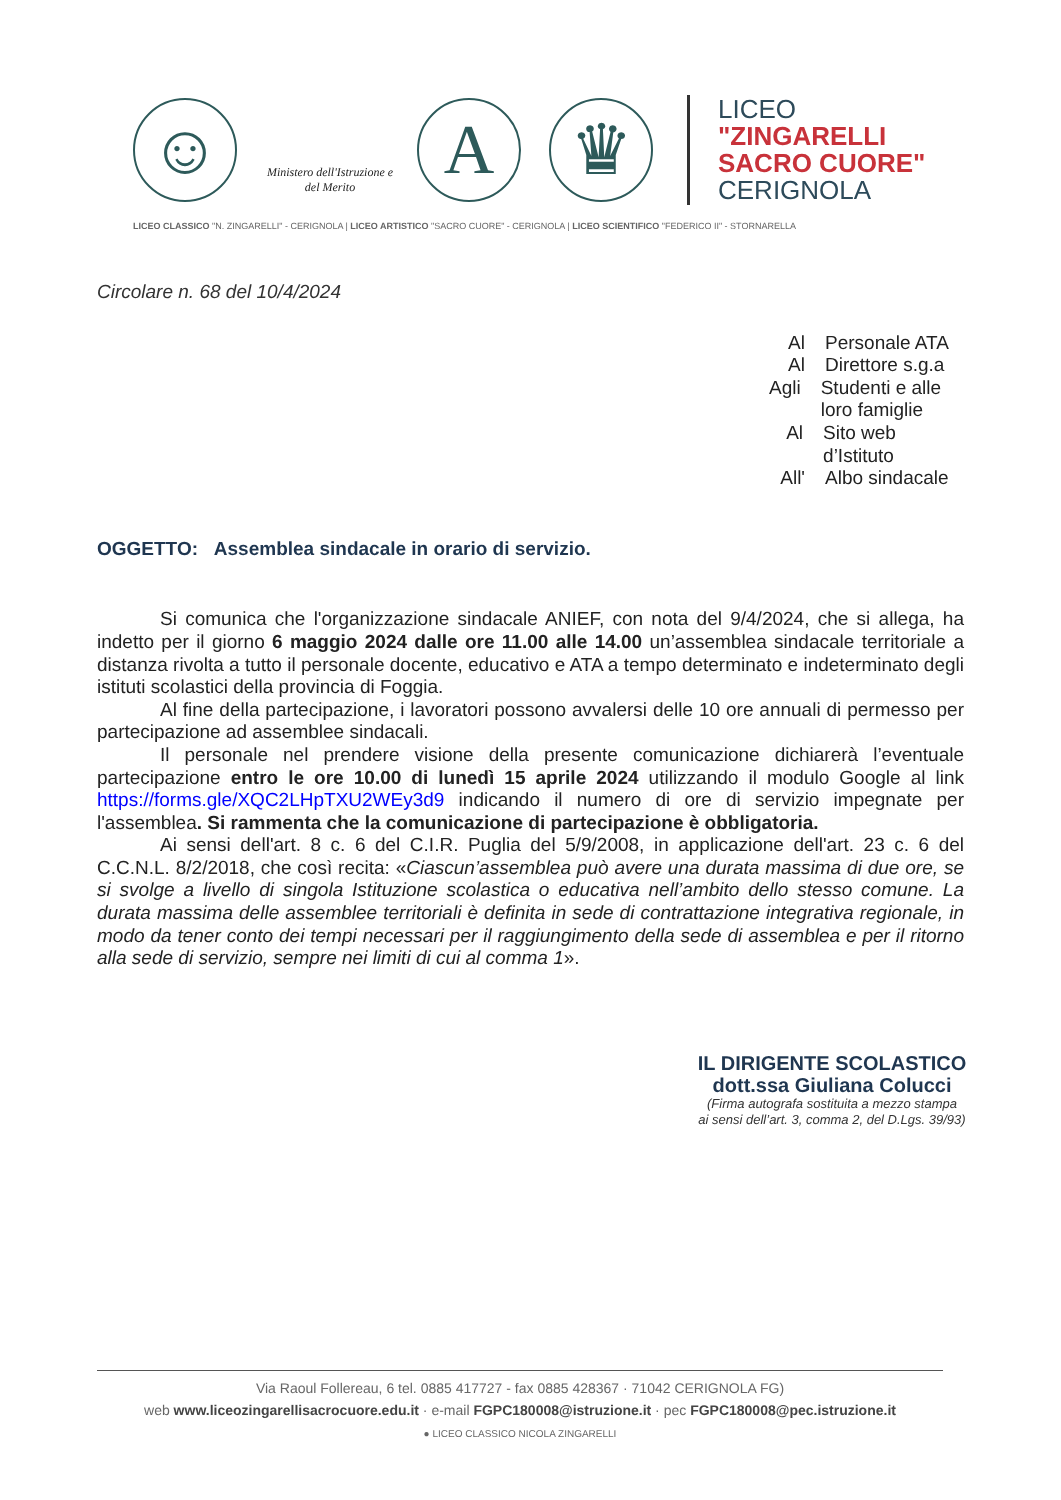☺
Ministero dell'Istruzione e del Merito
A ♛
LICEO
"ZINGARELLI
SACRO CUORE"
CERIGNOLA
LICEO CLASSICO "N. ZINGARELLI" - CERIGNOLA | LICEO ARTISTICO "SACRO CUORE" - CERIGNOLA | LICEO SCIENTIFICO "FEDERICO II" - STORNARELLA
Circolare n. 68 del 10/4/2024
Al Personale ATA
Al Direttore s.g.a
Agli Studenti e alle loro famiglie
Al Sito web d’Istituto
All' Albo sindacale
OGGETTO: Assemblea sindacale in orario di servizio.
Si comunica che l'organizzazione sindacale ANIEF, con nota del 9/4/2024, che si allega, ha indetto per il giorno 6 maggio 2024 dalle ore 11.00 alle 14.00 un’assemblea sindacale territoriale a distanza rivolta a tutto il personale docente, educativo e ATA a tempo determinato e indeterminato degli istituti scolastici della provincia di Foggia.
Al fine della partecipazione, i lavoratori possono avvalersi delle 10 ore annuali di permesso per partecipazione ad assemblee sindacali.
Il personale nel prendere visione della presente comunicazione dichiarerà l’eventuale partecipazione entro le ore 10.00 di lunedì 15 aprile 2024 utilizzando il modulo Google al link https://forms.gle/XQC2LHpTXU2WEy3d9 indicando il numero di ore di servizio impegnate per l'assemblea. Si rammenta che la comunicazione di partecipazione è obbligatoria.
Ai sensi dell'art. 8 c. 6 del C.I.R. Puglia del 5/9/2008, in applicazione dell'art. 23 c. 6 del C.C.N.L. 8/2/2018, che così recita: «Ciascun’assemblea può avere una durata massima di due ore, se si svolge a livello di singola Istituzione scolastica o educativa nell’ambito dello stesso comune. La durata massima delle assemblee territoriali è definita in sede di contrattazione integrativa regionale, in modo da tener conto dei tempi necessari per il raggiungimento della sede di assemblea e per il ritorno alla sede di servizio, sempre nei limiti di cui al comma 1».
IL DIRIGENTE SCOLASTICO
dott.ssa Giuliana Colucci
(Firma autografa sostituita a mezzo stampa
ai sensi dell’art. 3, comma 2, del D.Lgs. 39/93)
Via Raoul Follereau, 6 tel. 0885 417727 - fax 0885 428367 · 71042 CERIGNOLA FG)
web www.liceozingarellisacrocuore.edu.it · e-mail FGPC180008@istruzione.it · pec FGPC180008@pec.istruzione.it
● LICEO CLASSICO NICOLA ZINGARELLI